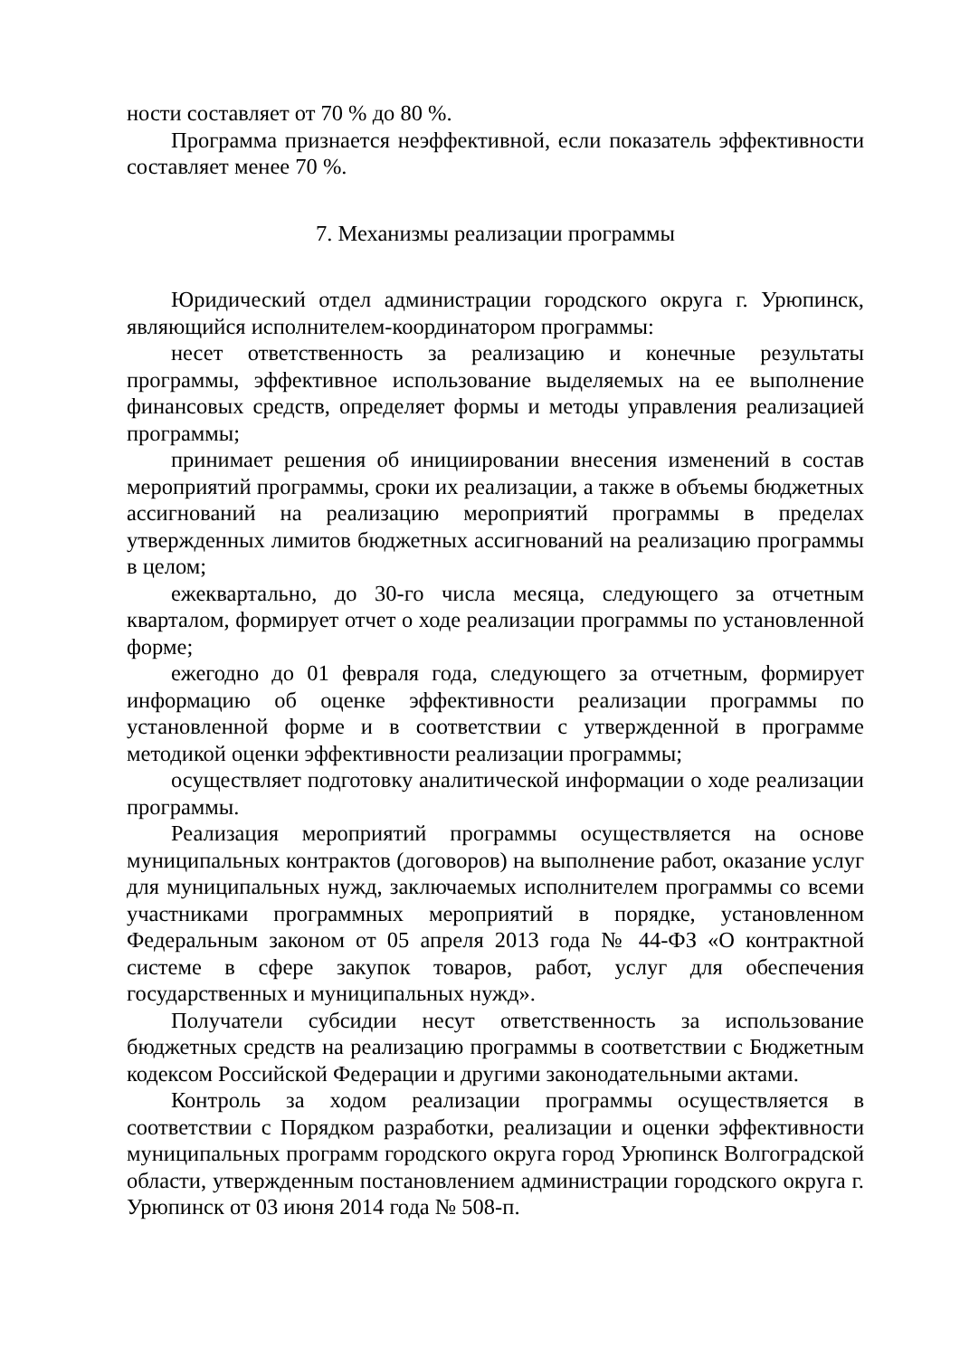ности составляет от 70 % до 80 %.
Программа признается неэффективной, если показатель эффективности составляет менее 70 %.
7. Механизмы реализации программы
Юридический отдел администрации городского округа г. Урюпинск, являющийся исполнителем-координатором программы:
несет ответственность за реализацию и конечные результаты программы, эффективное использование выделяемых на ее выполнение финансовых средств, определяет формы и методы управления реализацией программы;
принимает решения об инициировании внесения изменений в состав мероприятий программы, сроки их реализации, а также в объемы бюджетных ассигнований на реализацию мероприятий программы в пределах утвержденных лимитов бюджетных ассигнований на реализацию программы в целом;
ежеквартально, до 30-го числа месяца, следующего за отчетным кварталом, формирует отчет о ходе реализации программы по установленной форме;
ежегодно до 01 февраля года, следующего за отчетным, формирует информацию об оценке эффективности реализации программы по установленной форме и в соответствии с утвержденной в программе методикой оценки эффективности реализации программы;
осуществляет подготовку аналитической информации о ходе реализации программы.
Реализация мероприятий программы осуществляется на основе муниципальных контрактов (договоров) на выполнение работ, оказание услуг для муниципальных нужд, заключаемых исполнителем программы со всеми участниками программных мероприятий в порядке, установленном Федеральным законом от 05 апреля 2013 года № 44-ФЗ «О контрактной системе в сфере закупок товаров, работ, услуг для обеспечения государственных и муниципальных нужд».
Получатели субсидии несут ответственность за использование бюджетных средств на реализацию программы в соответствии с Бюджетным кодексом Российской Федерации и другими законодательными актами.
Контроль за ходом реализации программы осуществляется в соответствии с Порядком разработки, реализации и оценки эффективности муниципальных программ городского округа город Урюпинск Волгоградской области, утвержденным постановлением администрации городского округа г. Урюпинск от 03 июня 2014 года № 508-п.